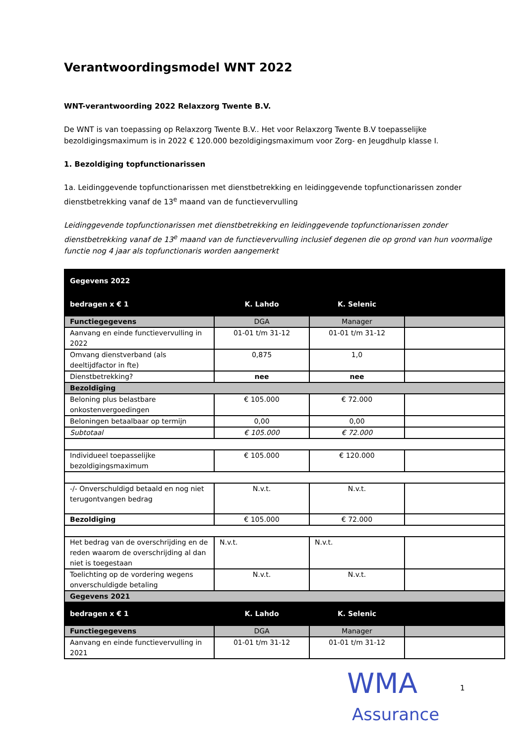Verantwoordingsmodel WNT 2022
WNT-verantwoording 2022 Relaxzorg Twente B.V.
De WNT is van toepassing op Relaxzorg Twente B.V.. Het voor Relaxzorg Twente B.V toepasselijke bezoldigingsmaximum is in 2022 € 120.000 bezoldigingsmaximum voor Zorg- en Jeugdhulp klasse I.
1. Bezoldiging topfunctionarissen
1a. Leidinggevende topfunctionarissen met dienstbetrekking en leidinggevende topfunctionarissen zonder dienstbetrekking vanaf de 13<sup>e</sup> maand van de functievervulling
Leidinggevende topfunctionarissen met dienstbetrekking en leidinggevende topfunctionarissen zonder dienstbetrekking vanaf de 13<sup>e</sup> maand van de functievervulling inclusief degenen die op grond van hun voormalige functie nog 4 jaar als topfunctionaris worden aangemerkt
| Gegevens 2022 | | | |
| bedragen x € 1 | K. Lahdo | K. Selenic | |
| Functiegegevens | DGA | Manager | |
| Aanvang en einde functievervulling in 2022 | 01-01 t/m 31-12 | 01-01 t/m 31-12 | |
| Omvang dienstverband (als deeltijdfactor in fte) | 0,875 | 1,0 | |
| Dienstbetrekking? | nee | nee | |
| Bezoldiging | | | |
| Beloning plus belastbare onkostenvergoedingen | € 105.000 | € 72.000 | |
| Beloningen betaalbaar op termijn | 0,00 | 0,00 | |
| Subtotaal | € 105.000 | € 72.000 | |
| Individueel toepasselijke bezoldigingsmaximum | € 105.000 | € 120.000 | |
| -/- Onverschuldigd betaald en nog niet terugontvangen bedrag | N.v.t. | N.v.t. | |
| Bezoldiging | € 105.000 | € 72.000 | |
| Het bedrag van de overschrijding en de reden waarom de overschrijding al dan niet is toegestaan | N.v.t. | N.v.t. | |
| Toelichting op de vordering wegens onverschuldigde betaling | N.v.t. | N.v.t. | |
| Gegevens 2021 | | | |
| bedragen x € 1 | K. Lahdo | K. Selenic | |
| Functiegegevens | DGA | Manager | |
| Aanvang en einde functievervulling in 2021 | 01-01 t/m 31-12 | 01-01 t/m 31-12 | |
WMA
Assurance
1